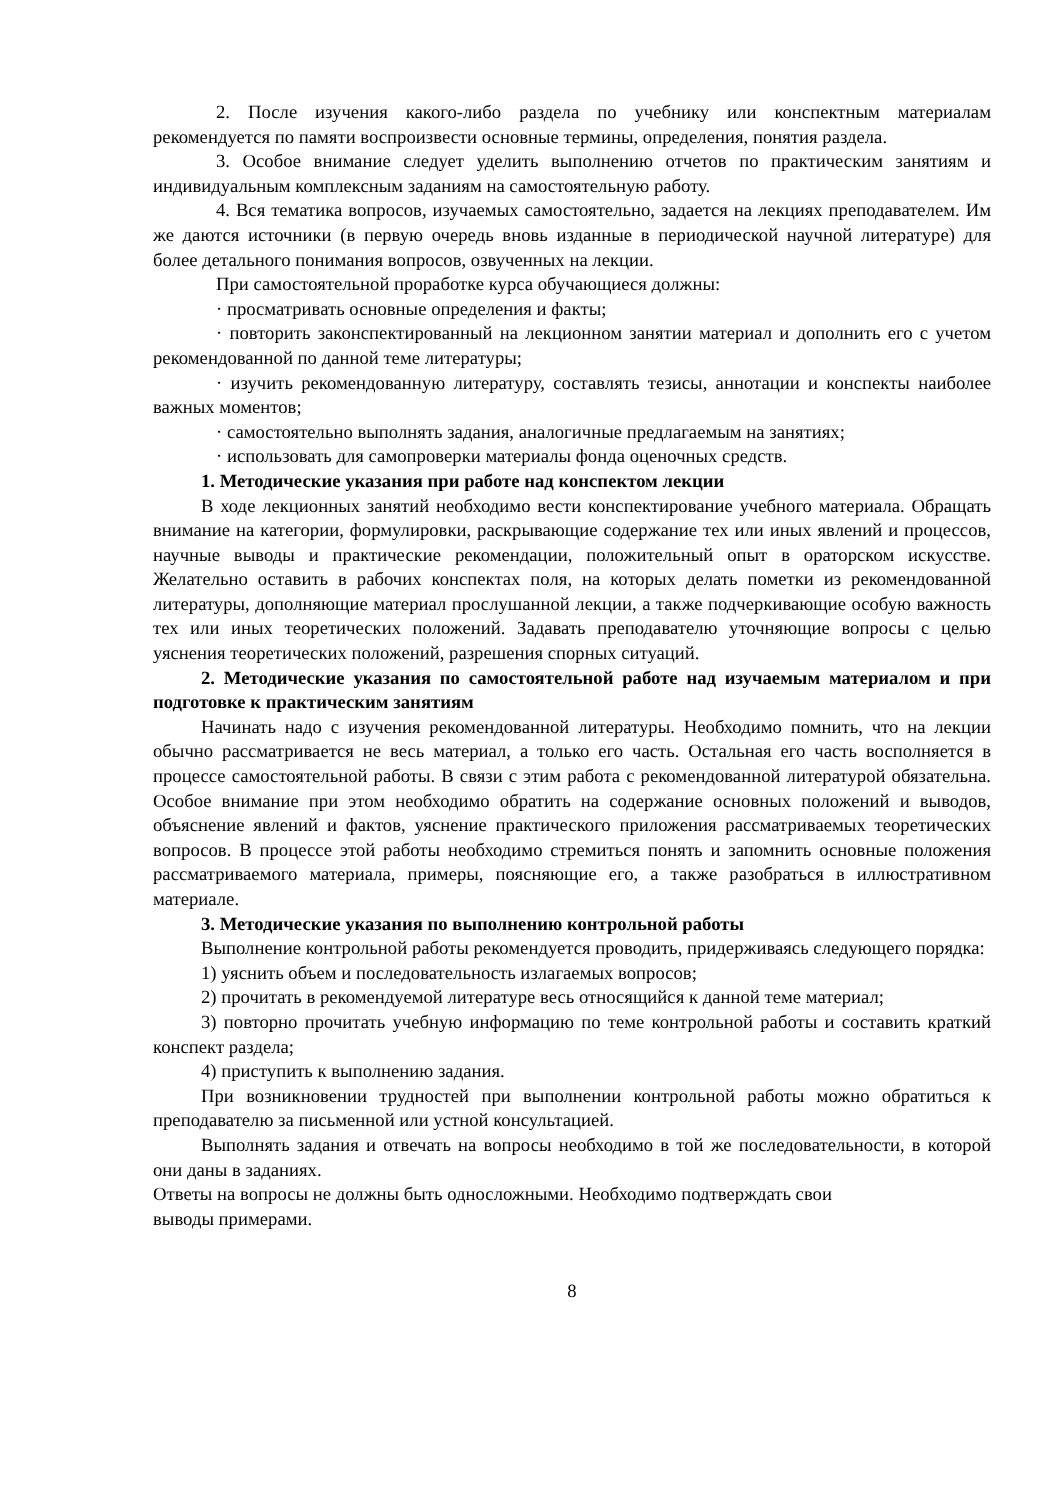2. После изучения какого-либо раздела по учебнику или конспектным материалам рекомендуется по памяти воспроизвести основные термины, определения, понятия раздела.
3. Особое внимание следует уделить выполнению отчетов по практическим занятиям и индивидуальным комплексным заданиям на самостоятельную работу.
4. Вся тематика вопросов, изучаемых самостоятельно, задается на лекциях преподавателем. Им же даются источники (в первую очередь вновь изданные в периодической научной литературе) для более детального понимания вопросов, озвученных на лекции.
При самостоятельной проработке курса обучающиеся должны:
· просматривать основные определения и факты;
· повторить законспектированный на лекционном занятии материал и дополнить его с учетом рекомендованной по данной теме литературы;
· изучить рекомендованную литературу, составлять тезисы, аннотации и конспекты наиболее важных моментов;
· самостоятельно выполнять задания, аналогичные предлагаемым на занятиях;
· использовать для самопроверки материалы фонда оценочных средств.
1. Методические указания при работе над конспектом лекции
В ходе лекционных занятий необходимо вести конспектирование учебного материала. Обращать внимание на категории, формулировки, раскрывающие содержание тех или иных явлений и процессов, научные выводы и практические рекомендации, положительный опыт в ораторском искусстве. Желательно оставить в рабочих конспектах поля, на которых делать пометки из рекомендованной литературы, дополняющие материал прослушанной лекции, а также подчеркивающие особую важность тех или иных теоретических положений. Задавать преподавателю уточняющие вопросы с целью уяснения теоретических положений, разрешения спорных ситуаций.
2. Методические указания по самостоятельной работе над изучаемым материалом и при подготовке к практическим занятиям
Начинать надо с изучения рекомендованной литературы. Необходимо помнить, что на лекции обычно рассматривается не весь материал, а только его часть. Остальная его часть восполняется в процессе самостоятельной работы. В связи с этим работа с рекомендованной литературой обязательна. Особое внимание при этом необходимо обратить на содержание основных положений и выводов, объяснение явлений и фактов, уяснение практического приложения рассматриваемых теоретических вопросов. В процессе этой работы необходимо стремиться понять и запомнить основные положения рассматриваемого материала, примеры, поясняющие его, а также разобраться в иллюстративном материале.
3. Методические указания по выполнению контрольной работы
Выполнение контрольной работы рекомендуется проводить, придерживаясь следующего порядка:
1) уяснить объем и последовательность излагаемых вопросов;
2) прочитать в рекомендуемой литературе весь относящийся к данной теме материал;
3) повторно прочитать учебную информацию по теме контрольной работы и составить краткий конспект раздела;
4) приступить к выполнению задания.
При возникновении трудностей при выполнении контрольной работы можно обратиться к преподавателю за письменной или устной консультацией.
Выполнять задания и отвечать на вопросы необходимо в той же последовательности, в которой они даны в заданиях.
Ответы на вопросы не должны быть односложными. Необходимо подтверждать свои
выводы примерами.
8